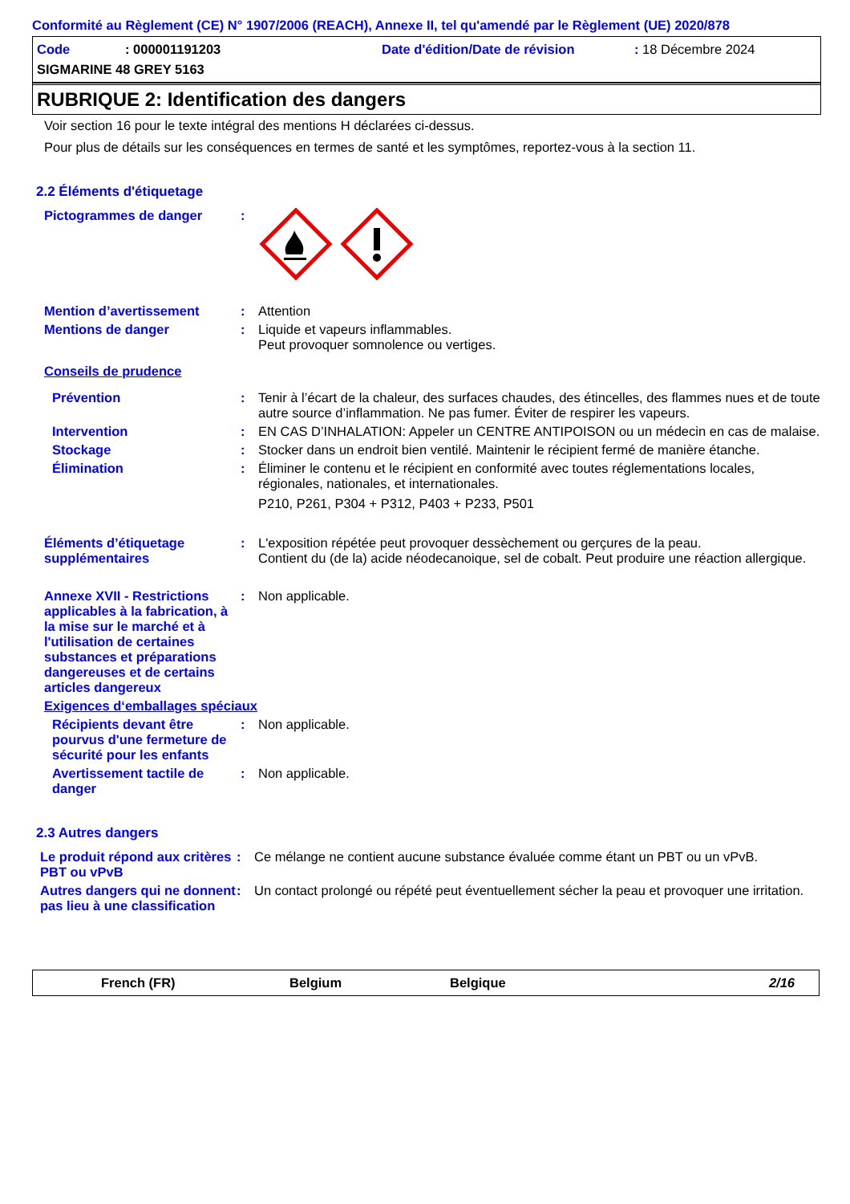Conformité au Règlement (CE) N° 1907/2006 (REACH), Annexe II, tel qu'amendé par le Règlement (UE) 2020/878
Code: 000001191203 Date d'édition/Date de révision: 18 Décembre 2024
SIGMARINE 48 GREY 5163
RUBRIQUE 2: Identification des dangers
Voir section 16 pour le texte intégral des mentions H déclarées ci-dessus.
Pour plus de détails sur les conséquences en termes de santé et les symptômes, reportez-vous à la section 11.
2.2 Éléments d'étiquetage
Pictogrammes de danger :
Mention d’avertissement : Attention
Mentions de danger : Liquide et vapeurs inflammables.
Peut provoquer somnolence ou vertiges.
Conseils de prudence
Prévention : Tenir à l’écart de la chaleur, des surfaces chaudes, des étincelles, des flammes nues et de toute autre source d’inflammation. Ne pas fumer. Éviter de respirer les vapeurs.
Intervention : EN CAS D’INHALATION: Appeler un CENTRE ANTIPOISON ou un médecin en cas de malaise.
Stockage : Stocker dans un endroit bien ventilé. Maintenir le récipient fermé de manière étanche.
Élimination : Éliminer le contenu et le récipient en conformité avec toutes réglementations locales, régionales, nationales, et internationales.
P210, P261, P304 + P312, P403 + P233, P501
Éléments d’étiquetage supplémentaires
: L'exposition répétée peut provoquer dessèchement ou gerçures de la peau.
Contient du (de la) acide néodecanoique, sel de cobalt. Peut produire une réaction allergique.
Annexe XVII - Restrictions applicables à la fabrication, à la mise sur le marché et à l'utilisation de certaines substances et préparations dangereuses et de certains articles dangereux
: Non applicable.
Exigences d‘emballages spéciaux
Récipients devant être pourvus d'une fermeture de sécurité pour les enfants
: Non applicable.
Avertissement tactile de danger
: Non applicable.
2.3 Autres dangers
Le produit répond aux critères PBT ou vPvB
: Ce mélange ne contient aucune substance évaluée comme étant un PBT ou un vPvB.
Autres dangers qui ne donnent pas lieu à une classification
: Un contact prolongé ou répété peut éventuellement sécher la peau et provoquer une irritation.
French (FR) Belgium Belgique 2/16